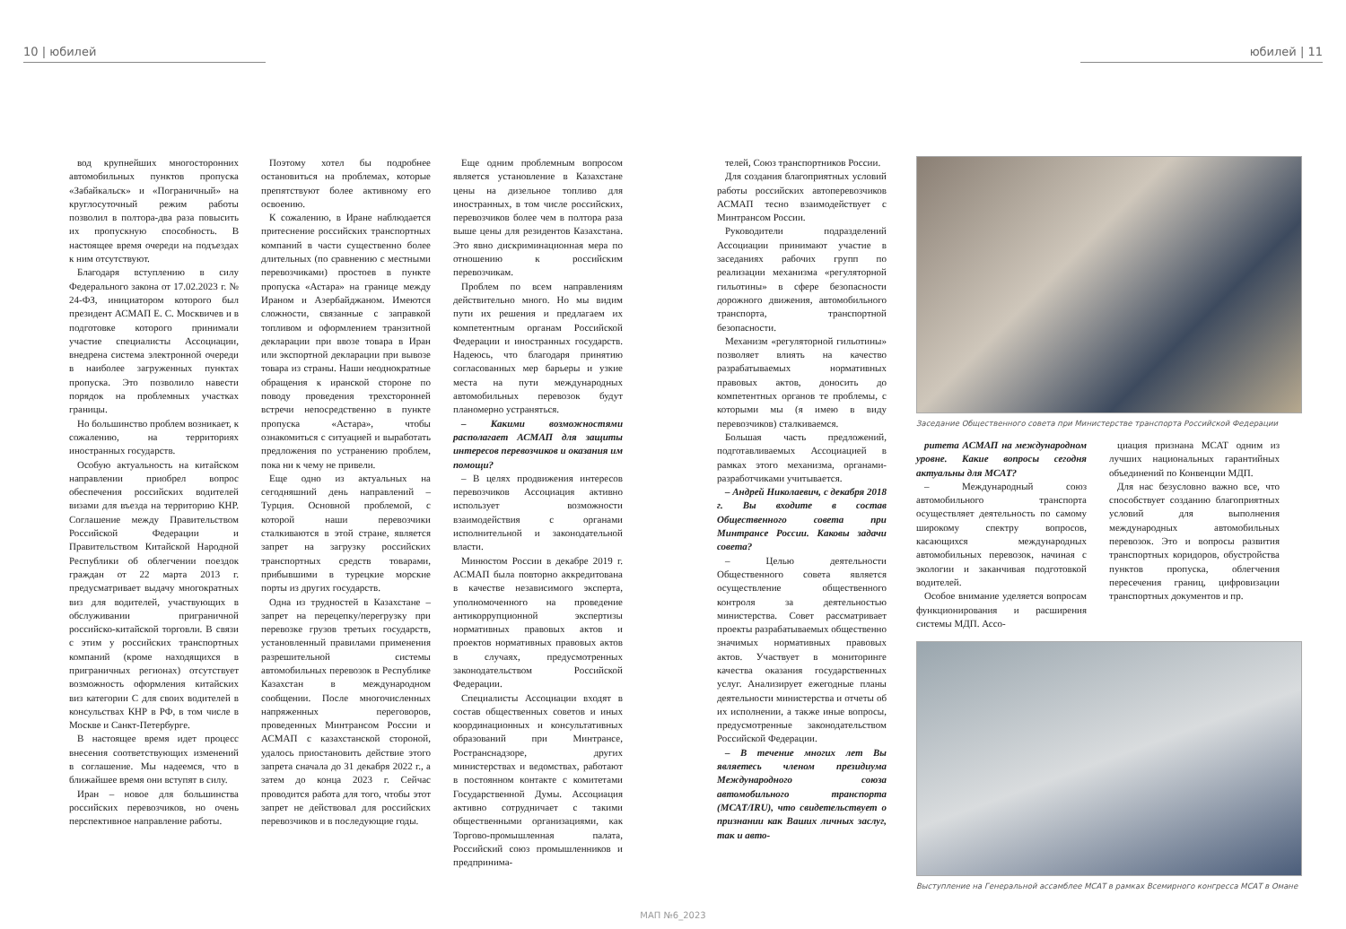10 | юбилей юбилей | 11
вод крупнейших многосторонних автомобильных пунктов пропуска «Забайкальск» и «Пограничный» на круглосуточный режим работы позволил в полтора-два раза повысить их пропускную способность. В настоящее время очереди на подъездах к ним отсутствуют.
Благодаря вступлению в силу Федерального закона от 17.02.2023 г. № 24-ФЗ, инициатором которого был президент АСМАП Е. С. Москвичев и в подготовке которого принимали участие специалисты Ассоциации, внедрена система электронной очереди в наиболее загруженных пунктах пропуска. Это позволило навести порядок на проблемных участках границы.
Но большинство проблем возникает, к сожалению, на территориях иностранных государств.
Особую актуальность на китайском направлении приобрел вопрос обеспечения российских водителей визами для въезда на территорию КНР. Соглашение между Правительством Российской Федерации и Правительством Китайской Народной Республики об облегчении поездок граждан от 22 марта 2013 г. предусматривает выдачу многократных виз для водителей, участвующих в обслуживании приграничной российско-китайской торговли. В связи с этим у российских транспортных компаний (кроме находящихся в приграничных регионах) отсутствует возможность оформления китайских виз категории С для своих водителей в консульствах КНР в РФ, в том числе в Москве и Санкт-Петербурге.
В настоящее время идет процесс внесения соответствующих изменений в соглашение. Мы надеемся, что в ближайшее время они вступят в силу.
Иран – новое для большинства российских перевозчиков, но очень перспективное направление работы.
Поэтому хотел бы подробнее остановиться на проблемах, которые препятствуют более активному его освоению.
К сожалению, в Иране наблюдается притеснение российских транспортных компаний в части существенно более длительных (по сравнению с местными перевозчиками) простоев в пункте пропуска «Астара» на границе между Ираном и Азербайджаном. Имеются сложности, связанные с заправкой топливом и оформлением транзитной декларации при ввозе товара в Иран или экспортной декларации при вывозе товара из страны. Наши неоднократные обращения к иранской стороне по поводу проведения трехсторонней встречи непосредственно в пункте пропуска «Астара», чтобы ознакомиться с ситуацией и выработать предложения по устранению проблем, пока ни к чему не привели.
Еще одно из актуальных на сегодняшний день направлений – Турция. Основной проблемой, с которой наши перевозчики сталкиваются в этой стране, является запрет на загрузку российских транспортных средств товарами, прибывшими в турецкие морские порты из других государств.
Одна из трудностей в Казахстане – запрет на перецепку/перегрузку при перевозке грузов третьих государств, установленный правилами применения разрешительной системы автомобильных перевозок в Республике Казахстан в международном сообщении. После многочисленных напряженных переговоров, проведенных Минтрансом России и АСМАП с казахстанской стороной, удалось приостановить действие этого запрета сначала до 31 декабря 2022 г., а затем до конца 2023 г. Сейчас проводится работа для того, чтобы этот запрет не действовал для российских перевозчиков и в последующие годы.
Еще одним проблемным вопросом является установление в Казахстане цены на дизельное топливо для иностранных, в том числе российских, перевозчиков более чем в полтора раза выше цены для резидентов Казахстана. Это явно дискриминационная мера по отношению к российским перевозчикам.
Проблем по всем направлениям действительно много. Но мы видим пути их решения и предлагаем их компетентным органам Российской Федерации и иностранных государств. Надеюсь, что благодаря принятию согласованных мер барьеры и узкие места на пути международных автомобильных перевозок будут планомерно устраняться.
– Какими возможностями располагает АСМАП для защиты интересов перевозчиков и оказания им помощи?
– В целях продвижения интересов перевозчиков Ассоциация активно использует возможности взаимодействия с органами исполнительной и законодательной власти.
Минюстом России в декабре 2019 г. АСМАП была повторно аккредитована в качестве независимого эксперта, уполномоченного на проведение антикоррупционной экспертизы нормативных правовых актов и проектов нормативных правовых актов в случаях, предусмотренных законодательством Российской Федерации.
Специалисты Ассоциации входят в состав общественных советов и иных координационных и консультативных образований при Минтрансе, Ространснадзоре, других министерствах и ведомствах, работают в постоянном контакте с комитетами Государственной Думы. Ассоциация активно сотрудничает с такими общественными организациями, как Торгово-промышленная палата, Российский союз промышленников и предпринима-
телей, Союз транспортников России.
Для создания благоприятных условий работы российских автоперевозчиков АСМАП тесно взаимодействует с Минтрансом России.
Руководители подразделений Ассоциации принимают участие в заседаниях рабочих групп по реализации механизма «регуляторной гильотины» в сфере безопасности дорожного движения, автомобильного транспорта, транспортной безопасности.
Механизм «регуляторной гильотины» позволяет влиять на качество разрабатываемых нормативных правовых актов, доносить до компетентных органов те проблемы, с которыми мы (я имею в виду перевозчиков) сталкиваемся.
Большая часть предложений, подготавливаемых Ассоциацией в рамках этого механизма, органами-разработчиками учитывается.
– Андрей Николаевич, с декабря 2018 г. Вы входите в состав Общественного совета при Минтрансе России. Каковы задачи совета?
– Целью деятельности Общественного совета является осуществление общественного контроля за деятельностью министерства. Совет рассматривает проекты разрабатываемых общественно значимых нормативных правовых актов. Участвует в мониторинге качества оказания государственных услуг. Анализирует ежегодные планы деятельности министерства и отчеты об их исполнении, а также иные вопросы, предусмотренные законодательством Российской Федерации.
– В течение многих лет Вы являетесь членом президиума Международного союза автомобильного транспорта (МСАТ/IRU), что свидетельствует о признании как Ваших личных заслуг, так и авто-
Заседание Общественного совета при Министерстве транспорта Российской Федерации
ритета АСМАП на международном уровне. Какие вопросы сегодня актуальны для МСАТ?
– Международный союз автомобильного транспорта осуществляет деятельность по самому широкому спектру вопросов, касающихся международных автомобильных перевозок, начиная с экологии и заканчивая подготовкой водителей.
Особое внимание уделяется вопросам функционирования и расширения системы МДП. Ассо-
циация признана МСАТ одним из лучших национальных гарантийных объединений по Конвенции МДП.
Для нас безусловно важно все, что способствует созданию благоприятных условий для выполнения международных автомобильных перевозок. Это и вопросы развития транспортных коридоров, обустройства пунктов пропуска, облегчения пересечения границ, цифровизации транспортных документов и пр.
Выступление на Генеральной ассамблее МСАТ в рамках Всемирного конгресса МСАТ в Омане
МАП №6_2023